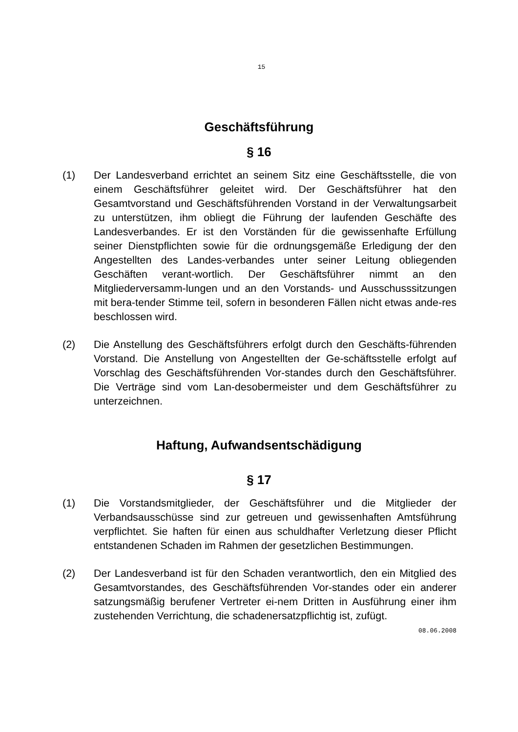15
Geschäftsführung
§ 16
(1) Der Landesverband errichtet an seinem Sitz eine Geschäftsstelle, die von einem Geschäftsführer geleitet wird. Der Geschäftsführer hat den Gesamtvorstand und Geschäftsführenden Vorstand in der Verwaltungsarbeit zu unterstützen, ihm obliegt die Führung der laufenden Geschäfte des Landesverbandes. Er ist den Vorständen für die gewissenhafte Erfüllung seiner Dienstpflichten sowie für die ordnungsgemäße Erledigung der den Angestellten des Landes-verbandes unter seiner Leitung obliegenden Geschäften verant-wortlich. Der Geschäftsführer nimmt an den Mitgliederversamm-lungen und an den Vorstands- und Ausschusssitzungen mit bera-tender Stimme teil, sofern in besonderen Fällen nicht etwas ande-res beschlossen wird.
(2) Die Anstellung des Geschäftsführers erfolgt durch den Geschäfts-führenden Vorstand. Die Anstellung von Angestellten der Ge-schäftsstelle erfolgt auf Vorschlag des Geschäftsführenden Vor-standes durch den Geschäftsführer. Die Verträge sind vom Lan-desobermeister und dem Geschäftsführer zu unterzeichnen.
Haftung, Aufwandsentschädigung
§ 17
(1) Die Vorstandsmitglieder, der Geschäftsführer und die Mitglieder der Verbandsausschüsse sind zur getreuen und gewissenhaften Amtsführung verpflichtet. Sie haften für einen aus schuldhafter Verletzung dieser Pflicht entstandenen Schaden im Rahmen der gesetzlichen Bestimmungen.
(2) Der Landesverband ist für den Schaden verantwortlich, den ein Mitglied des Gesamtvorstandes, des Geschäftsführenden Vor-standes oder ein anderer satzungsmäßig berufener Vertreter ei-nem Dritten in Ausführung einer ihm zustehenden Verrichtung, die schadenersatzpflichtig ist, zufügt.
08.06.2008